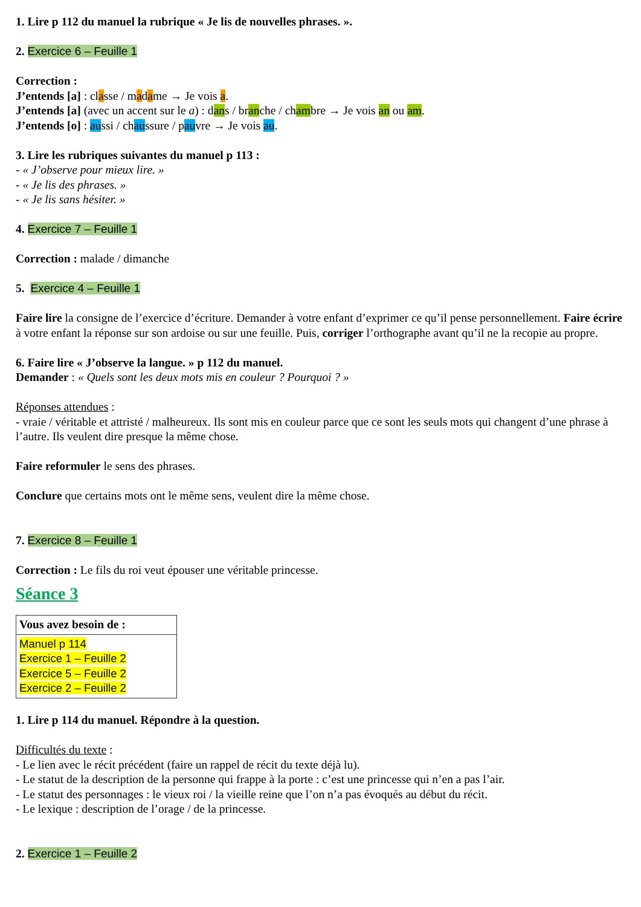1. Lire p 112 du manuel la rubrique « Je lis de nouvelles phrases. ».
2. Exercice 6 – Feuille 1
Correction :
J’entends [a] : classe / madame → Je vois a.
J’entends [a] (avec un accent sur le a) : dans / branche / chambre → Je vois an ou am.
J’entends [o] : aussi / chaussure / pauvre → Je vois au.
3. Lire les rubriques suivantes du manuel p 113 :
- « J’observe pour mieux lire. »
- « Je lis des phrases. »
- « Je lis sans hésiter. »
4. Exercice 7 – Feuille 1
Correction : malade / dimanche
5. Exercice 4 – Feuille 1
Faire lire la consigne de l’exercice d’écriture. Demander à votre enfant d’exprimer ce qu’il pense personnellement. Faire écrire à votre enfant la réponse sur son ardoise ou sur une feuille. Puis, corriger l’orthographe avant qu’il ne la recopie au propre.
6. Faire lire « J’observe la langue. » p 112 du manuel.
Demander : « Quels sont les deux mots mis en couleur ? Pourquoi ? »
Réponses attendues :
- vraie / véritable et attristé / malheureux. Ils sont mis en couleur parce que ce sont les seuls mots qui changent d’une phrase à l’autre. Ils veulent dire presque la même chose.
Faire reformuler le sens des phrases.
Conclure que certains mots ont le même sens, veulent dire la même chose.
7. Exercice 8 – Feuille 1
Correction : Le fils du roi veut épouser une véritable princesse.
Séance 3
| Vous avez besoin de : |
| Manuel p 114 Exercice 1 – Feuille 2 Exercice 5 – Feuille 2 Exercice 2 – Feuille 2 |
1. Lire p 114 du manuel. Répondre à la question.
Difficultés du texte :
- Le lien avec le récit précédent (faire un rappel de récit du texte déjà lu).
- Le statut de la description de la personne qui frappe à la porte : c’est une princesse qui n’en a pas l’air.
- Le statut des personnages : le vieux roi / la vieille reine que l’on n’a pas évoqués au début du récit.
- Le lexique : description de l’orage / de la princesse.
2. Exercice 1 – Feuille 2